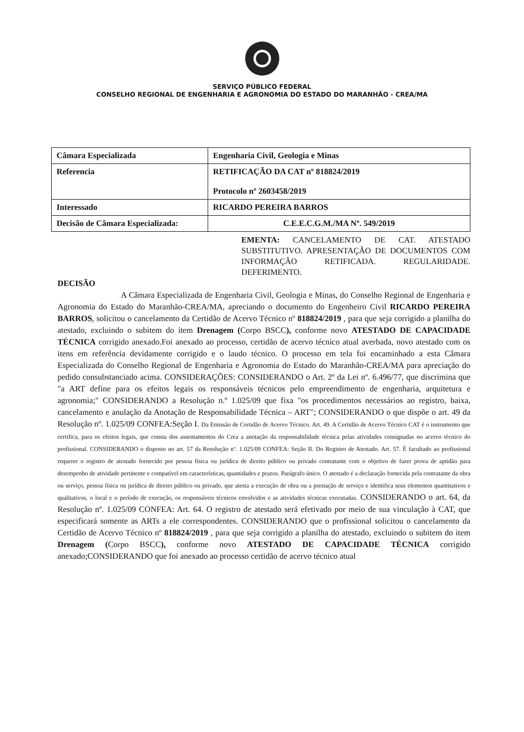SERVIÇO PÚBLICO FEDERAL
CONSELHO REGIONAL DE ENGENHARIA E AGRONOMIA DO ESTADO DO MARANHÃO - CREA/MA
| Câmara Especializada | Engenharia Civil, Geologia e Minas |
| Referencia | RETIFICAÇÃO DA CAT nº 818824/2019 Protocolo nº 2603458/2019 |
| Interessado | RICARDO PEREIRA BARROS |
| Decisão de Câmara Especializada: | C.E.E.C.G.M./MA Nº. 549/2019 |
EMENTA: CANCELAMENTO DE CAT. ATESTADO SUBSTITUTIVO. APRESENTAÇÃO DE DOCUMENTOS COM INFORMAÇÃO RETIFICADA. REGULARIDADE. DEFERIMENTO.
DECISÃO
A Câmara Especializada de Engenharia Civil, Geologia e Minas, do Conselho Regional de Engenharia e Agronomia do Estado do Maranhão-CREA/MA, apreciando o documento do Engenheiro Civil RICARDO PEREIRA BARROS, solicitou o cancelamento da Certidão de Acervo Técnico nº 818824/2019 , para que seja corrigido a planilha do atestado, excluindo o subitem do item Drenagem (Corpo BSCC), conforme novo ATESTADO DE CAPACIDADE TÉCNICA corrigido anexado.Foi anexado ao processo, certidão de acervo técnico atual averbada, novo atestado com os itens em referência devidamente corrigido e o laudo técnico. O processo em tela foi encaminhado a esta Câmara Especializada do Conselho Regional de Engenharia e Agronomia do Estado do Maranhão-CREA/MA para apreciação do pedido consubstanciado acima. CONSIDERAÇÕES: CONSIDERANDO o Art. 2º da Lei nº. 6.496/77, que discrimina que "a ART define para os efeitos legais os responsáveis técnicos pelo empreendimento de engenharia, arquitetura e agronomia;" CONSIDERANDO a Resolução n.º 1.025/09 que fixa "os procedimentos necessários ao registro, baixa, cancelamento e anulação da Anotação de Responsabilidade Técnica – ART"; CONSIDERANDO o que dispõe o art. 49 da Resolução nº. 1.025/09 CONFEA:Seção I. Da Emissão de Certidão de Acervo Técnico. Art. 49. A Certidão de Acervo Técnico CAT é o instrumento que certifica, para os efeitos legais, que consta dos assentamentos do Crea a anotação da responsabilidade técnica pelas atividades consignadas no acervo técnico do profissional. CONSIDERANDO o disposto no art. 57 da Resolução nº. 1.025/09 CONFEA: Seção II. Do Registro de Atestado. Art. 57. É facultado ao profissional requerer o registro de atestado fornecido por pessoa física ou jurídica de direito público ou privado contratante com o objetivo de fazer prova de aptidão para desempenho de atividade pertinente e compatível em características, quantidades e prazos. Parágrafo único. O atestado é a declaração fornecida pela contratante da obra ou serviço, pessoa física ou jurídica de direito público ou privado, que atesta a execução de obra ou a prestação de serviço e identifica seus elementos quantitativos e qualitativos, o local e o período de execução, os responsáveis técnicos envolvidos e as atividades técnicas executadas. CONSIDERANDO o art. 64, da Resolução nº. 1.025/09 CONFEA: Art. 64. O registro de atestado será efetivado por meio de sua vinculação à CAT, que especificará somente as ARTs a ele correspondentes. CONSIDERANDO que o profissional solicitou o cancelamento da Certidão de Acervo Técnico nº 818824/2019 , para que seja corrigido a planilha do atestado, excluindo o subitem do item Drenagem (Corpo BSCC), conforme novo ATESTADO DE CAPACIDADE TÉCNICA corrigido anexado;CONSIDERANDO que foi anexado ao processo certidão de acervo técnico atual